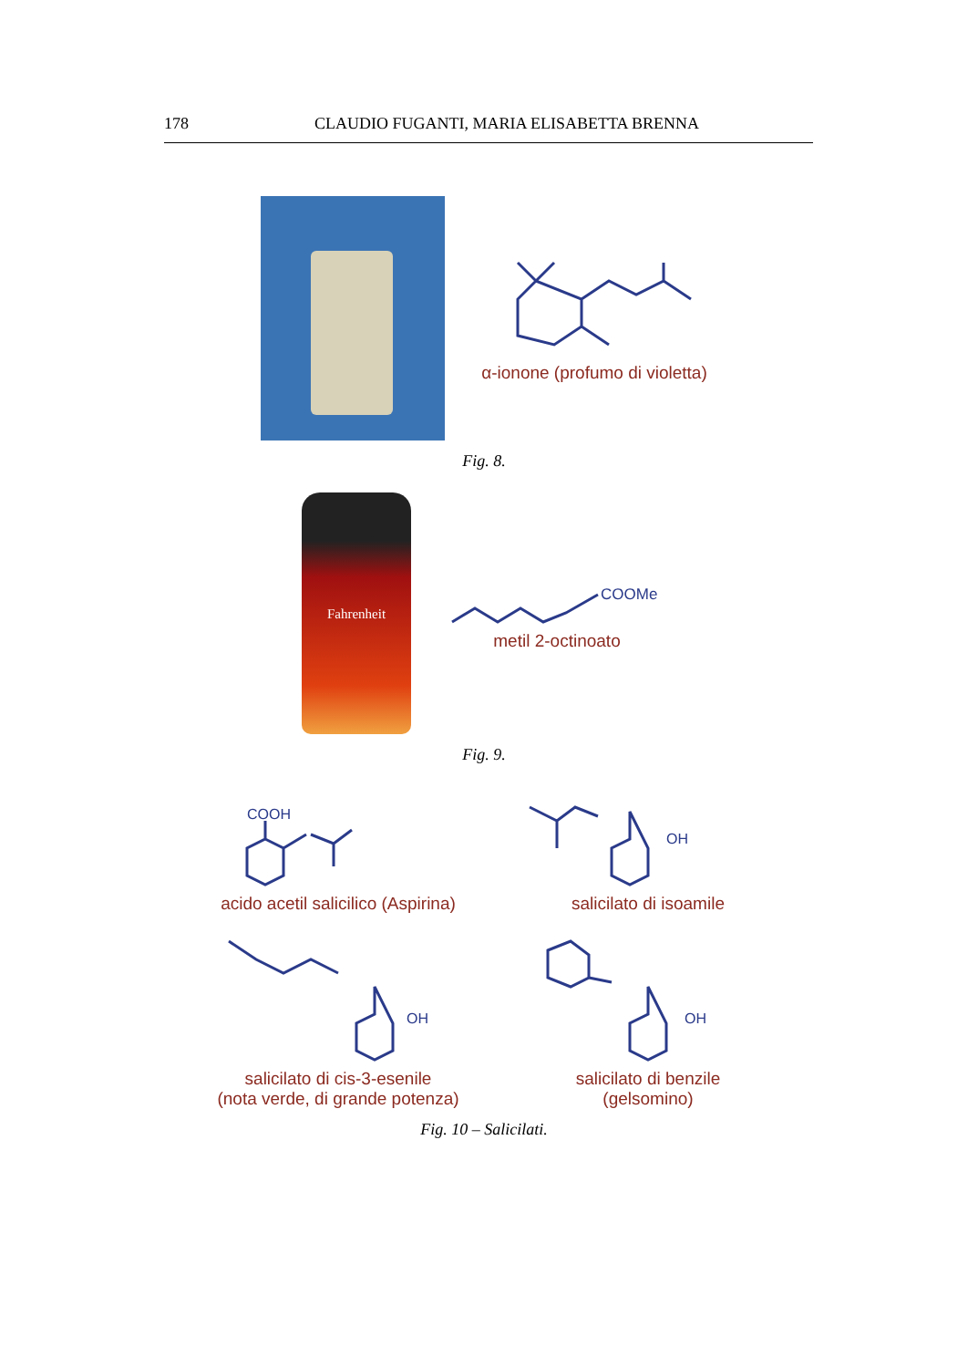178 CLAUDIO FUGANTI, MARIA ELISABETTA BRENNA
α-ionone (profumo di violetta)
Fig. 8.
Fahrenheit
COOMe
metil 2-octinoato
Fig. 9.
COOH
acido acetil salicilico (Aspirina)
OH
salicilato di isoamile
OH
salicilato di cis-3-esenile
(nota verde, di grande potenza)
OH
salicilato di benzile
(gelsomino)
Fig. 10 – Salicilati.